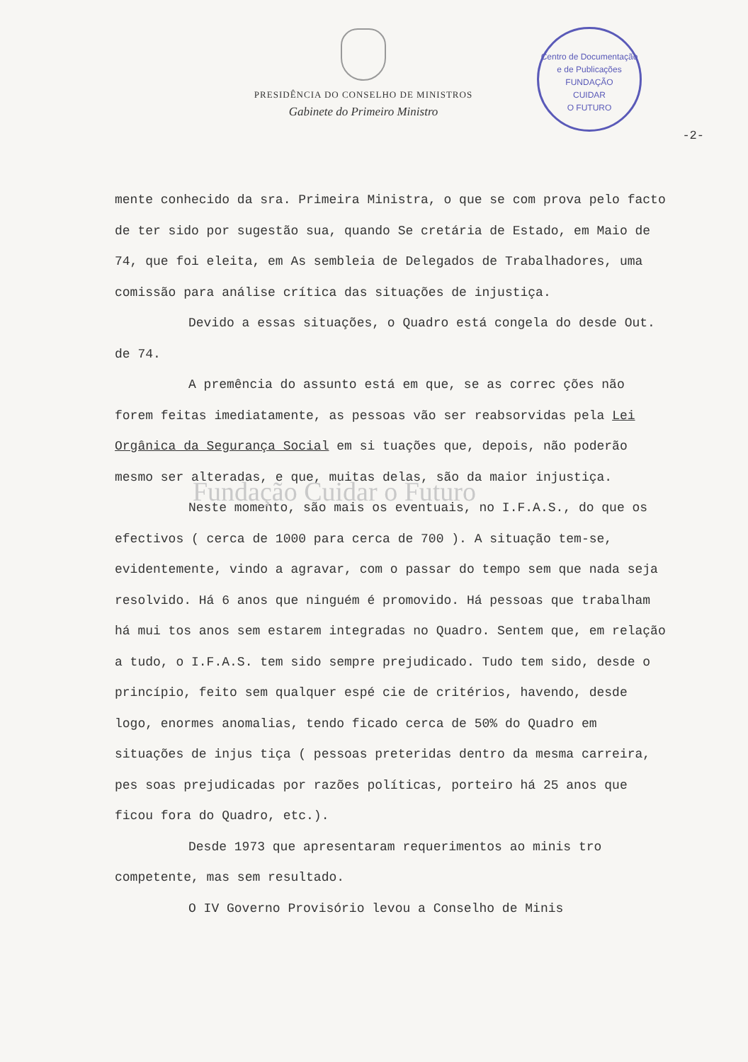PRESIDÊNCIA DO CONSELHO DE MINISTROS
Gabinete do Primeiro Ministro
Centro de Documentação e de Publicações
FUNDAÇÃO
CUIDAR
O FUTURO
-2-
mente conhecido da sra. Primeira Ministra, o que se com prova pelo facto de ter sido por sugestão sua, quando Se cretária de Estado, em Maio de 74, que foi eleita, em As sembleia de Delegados de Trabalhadores, uma comissão para análise crítica das situações de injustiça.
Devido a essas situações, o Quadro está congela do desde Out. de 74.
A premência do assunto está em que, se as correc ções não forem feitas imediatamente, as pessoas vão ser reabsorvidas pela Lei Orgânica da Segurança Social em si tuações que, depois, não poderão mesmo ser alteradas, e que, muitas delas, são da maior injustiça.
Fundação Cuidar o Futuro
Neste momento, são mais os eventuais, no I.F.A.S., do que os efectivos ( cerca de 1000 para cerca de 700 ). A situação tem-se, evidentemente, vindo a agravar, com o passar do tempo sem que nada seja resolvido. Há 6 anos que ninguém é promovido. Há pessoas que trabalham há mui tos anos sem estarem integradas no Quadro. Sentem que, em relação a tudo, o I.F.A.S. tem sido sempre prejudicado. Tudo tem sido, desde o princípio, feito sem qualquer espé cie de critérios, havendo, desde logo, enormes anomalias, tendo ficado cerca de 50% do Quadro em situações de injus tiça ( pessoas preteridas dentro da mesma carreira, pes soas prejudicadas por razões políticas, porteiro há 25 anos que ficou fora do Quadro, etc.).
Desde 1973 que apresentaram requerimentos ao minis tro competente, mas sem resultado.
O IV Governo Provisório levou a Conselho de Minis